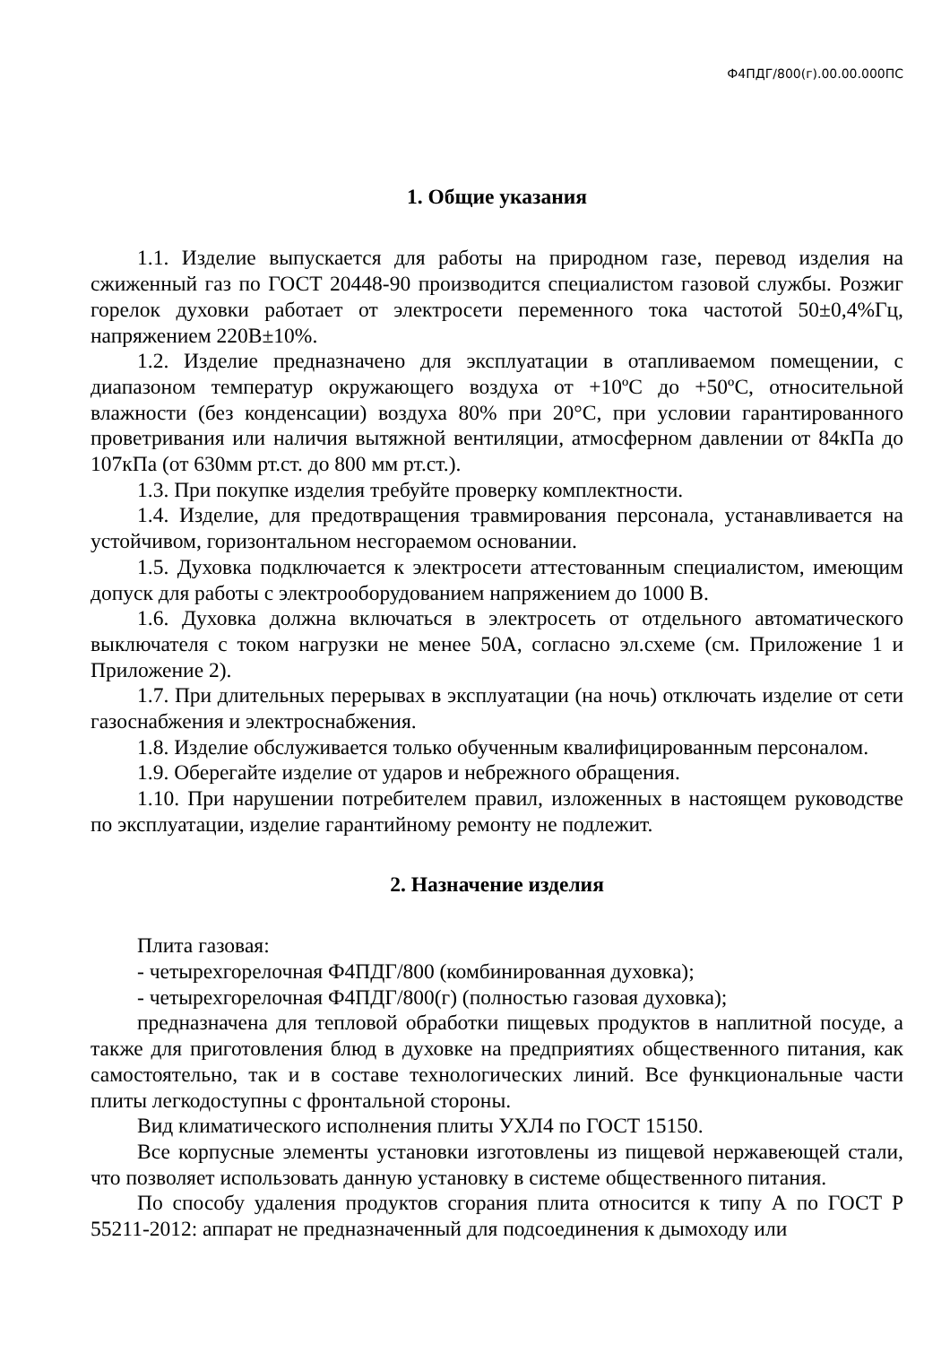Ф4ПДГ/800(г).00.00.000ПС
1. Общие указания
1.1. Изделие выпускается для работы на природном газе, перевод изделия на сжиженный газ по ГОСТ 20448-90 производится специалистом газовой службы. Розжиг горелок духовки работает от электросети переменного тока частотой 50±0,4%Гц, напряжением 220В±10%.
1.2. Изделие предназначено для эксплуатации в отапливаемом помещении, с диапазоном температур окружающего воздуха от +10ºС до +50ºС, относительной влажности (без конденсации) воздуха 80% при 20°С, при условии гарантированного проветривания или наличия вытяжной вентиляции, атмосферном давлении от 84кПа до 107кПа (от 630мм рт.ст. до 800 мм рт.ст.).
1.3. При покупке изделия требуйте проверку комплектности.
1.4. Изделие, для предотвращения травмирования персонала, устанавливается на устойчивом, горизонтальном несгораемом основании.
1.5. Духовка подключается к электросети аттестованным специалистом, имеющим допуск для работы с электрооборудованием напряжением до 1000 В.
1.6. Духовка должна включаться в электросеть от отдельного автоматического выключателя с током нагрузки не менее 50А, согласно эл.схеме (см. Приложение 1 и Приложение 2).
1.7. При длительных перерывах в эксплуатации (на ночь) отключать изделие от сети газоснабжения и электроснабжения.
1.8. Изделие обслуживается только обученным квалифицированным персоналом.
1.9. Оберегайте изделие от ударов и небрежного обращения.
1.10. При нарушении потребителем правил, изложенных в настоящем руководстве по эксплуатации, изделие гарантийному ремонту не подлежит.
2. Назначение изделия
Плита газовая:
- четырехгорелочная Ф4ПДГ/800 (комбинированная духовка);
- четырехгорелочная Ф4ПДГ/800(г) (полностью газовая духовка);
предназначена для тепловой обработки пищевых продуктов в наплитной посуде, а также для приготовления блюд в духовке на предприятиях общественного питания, как самостоятельно, так и в составе технологических линий. Все функциональные части плиты легкодоступны с фронтальной стороны.
Вид климатического исполнения плиты УХЛ4 по ГОСТ 15150.
Все корпусные элементы установки изготовлены из пищевой нержавеющей стали, что позволяет использовать данную установку в системе общественного питания.
По способу удаления продуктов сгорания плита относится к типу А по ГОСТ Р 55211-2012: аппарат не предназначенный для подсоединения к дымоходу или